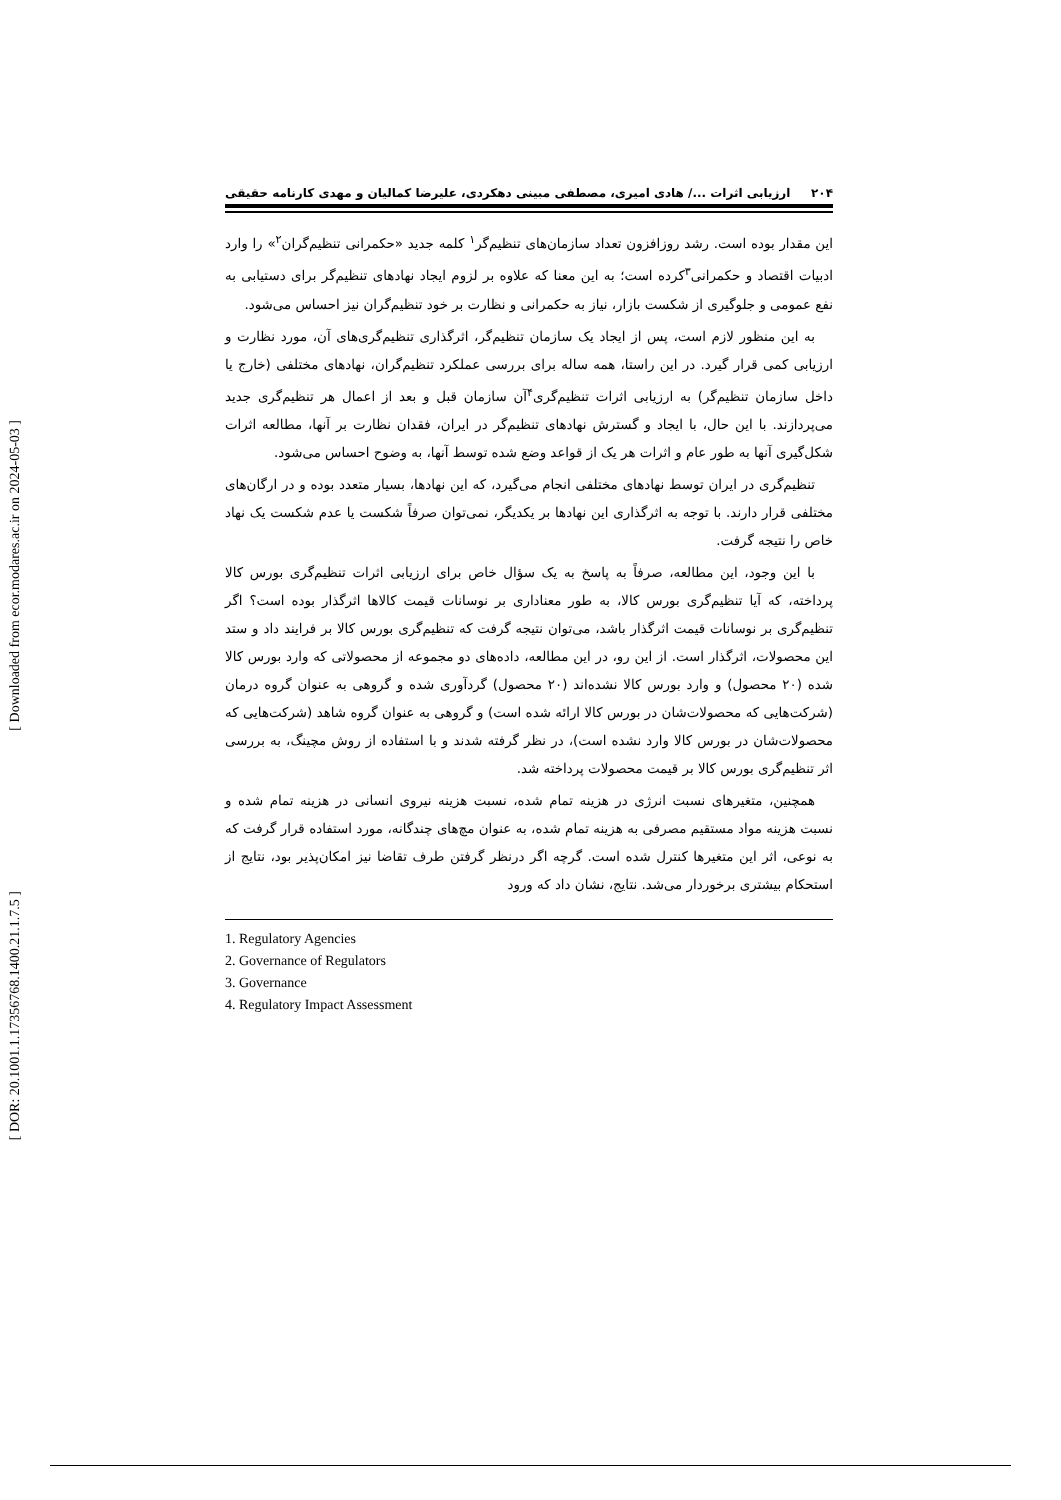[ Downloaded from ecor.modares.ac.ir on 2024-05-03 ]
[ DOR: 20.1001.1.17356768.1400.21.1.7.5 ]
۲۰۴ ارزیابی اثرات .../ هادی امیری، مصطفی مبینی دهکردی، علیرضا کمالیان و مهدی کارنامه حقیقی
این مقدار بوده است. رشد روزافزون تعداد سازمان‌های تنظیم‌گر<sup>۱</sup> کلمه جدید «حکمرانی تنظیم‌گران<sup>۲</sup>» را وارد ادبیات اقتصاد و حکمرانی<sup>۳</sup>کرده است؛ به این معنا که علاوه بر لزوم ایجاد نهادهای تنظیم‌گر برای دستیابی به نفع عمومی و جلوگیری از شکست بازار، نیاز به حکمرانی و نظارت بر خود تنظیم‌گران نیز احساس می‌شود.
به این منظور لازم است، پس از ایجاد یک سازمان تنظیم‌گر، اثرگذاری تنظیم‌گری‌های آن، مورد نظارت و ارزیابی کمی قرار گیرد. در این راستا، همه ساله برای بررسی عملکرد تنظیم‌گران، نهادهای مختلفی (خارج یا داخل سازمان تنظیم‌گر) به ارزیابی اثرات تنظیم‌گری<sup>۴</sup>آن سازمان قبل و بعد از اعمال هر تنظیم‌گری جدید می‌پردازند. با این حال، با ایجاد و گسترش نهادهای تنظیم‌گر در ایران، فقدان نظارت بر آنها، مطالعه اثرات شکل‌گیری آنها به طور عام و اثرات هر یک از قواعد وضع شده توسط آنها، به وضوح احساس می‌شود.
تنظیم‌گری در ایران توسط نهادهای مختلفی انجام می‌گیرد، که این نهادها، بسیار متعدد بوده و در ارگان‌های مختلفی قرار دارند. با توجه به اثرگذاری این نهادها بر یکدیگر، نمی‌توان صرفاً شکست یا عدم شکست یک نهاد خاص را نتیجه گرفت.
با این وجود، این مطالعه، صرفاً به پاسخ به یک سؤال خاص برای ارزیابی اثرات تنظیم‌گری بورس کالا پرداخته، که آیا تنظیم‌گری بورس کالا، به طور معناداری بر نوسانات قیمت کالاها اثرگذار بوده است؟ اگر تنظیم‌گری بر نوسانات قیمت اثرگذار باشد، می‌توان نتیجه گرفت که تنظیم‌گری بورس کالا بر فرایند داد و ستد این محصولات، اثرگذار است. از این رو، در این مطالعه، داده‌های دو مجموعه از محصولاتی که وارد بورس کالا شده (۲۰ محصول) و وارد بورس کالا نشده‌اند (۲۰ محصول) گردآوری شده و گروهی به عنوان گروه درمان (شرکت‌هایی که محصولات‌شان در بورس کالا ارائه شده است) و گروهی به عنوان گروه شاهد (شرکت‌هایی که محصولات‌شان در بورس کالا وارد نشده است)، در نظر گرفته شدند و با استفاده از روش مچینگ، به بررسی اثر تنظیم‌گری بورس کالا بر قیمت محصولات پرداخته شد.
همچنین، متغیرهای نسبت انرژی در هزینه تمام شده، نسبت هزینه نیروی انسانی در هزینه تمام شده و نسبت هزینه مواد مستقیم مصرفی به هزینه تمام شده، به عنوان مچ‌های چندگانه، مورد استفاده قرار گرفت که به نوعی، اثر این متغیرها کنترل شده است. گرچه اگر درنظر گرفتن طرف تقاضا نیز امکان‌پذیر بود، نتایج از استحکام بیشتری برخوردار می‌شد. نتایج، نشان داد که ورود
1. Regulatory Agencies
2. Governance of Regulators
3. Governance
4. Regulatory Impact Assessment